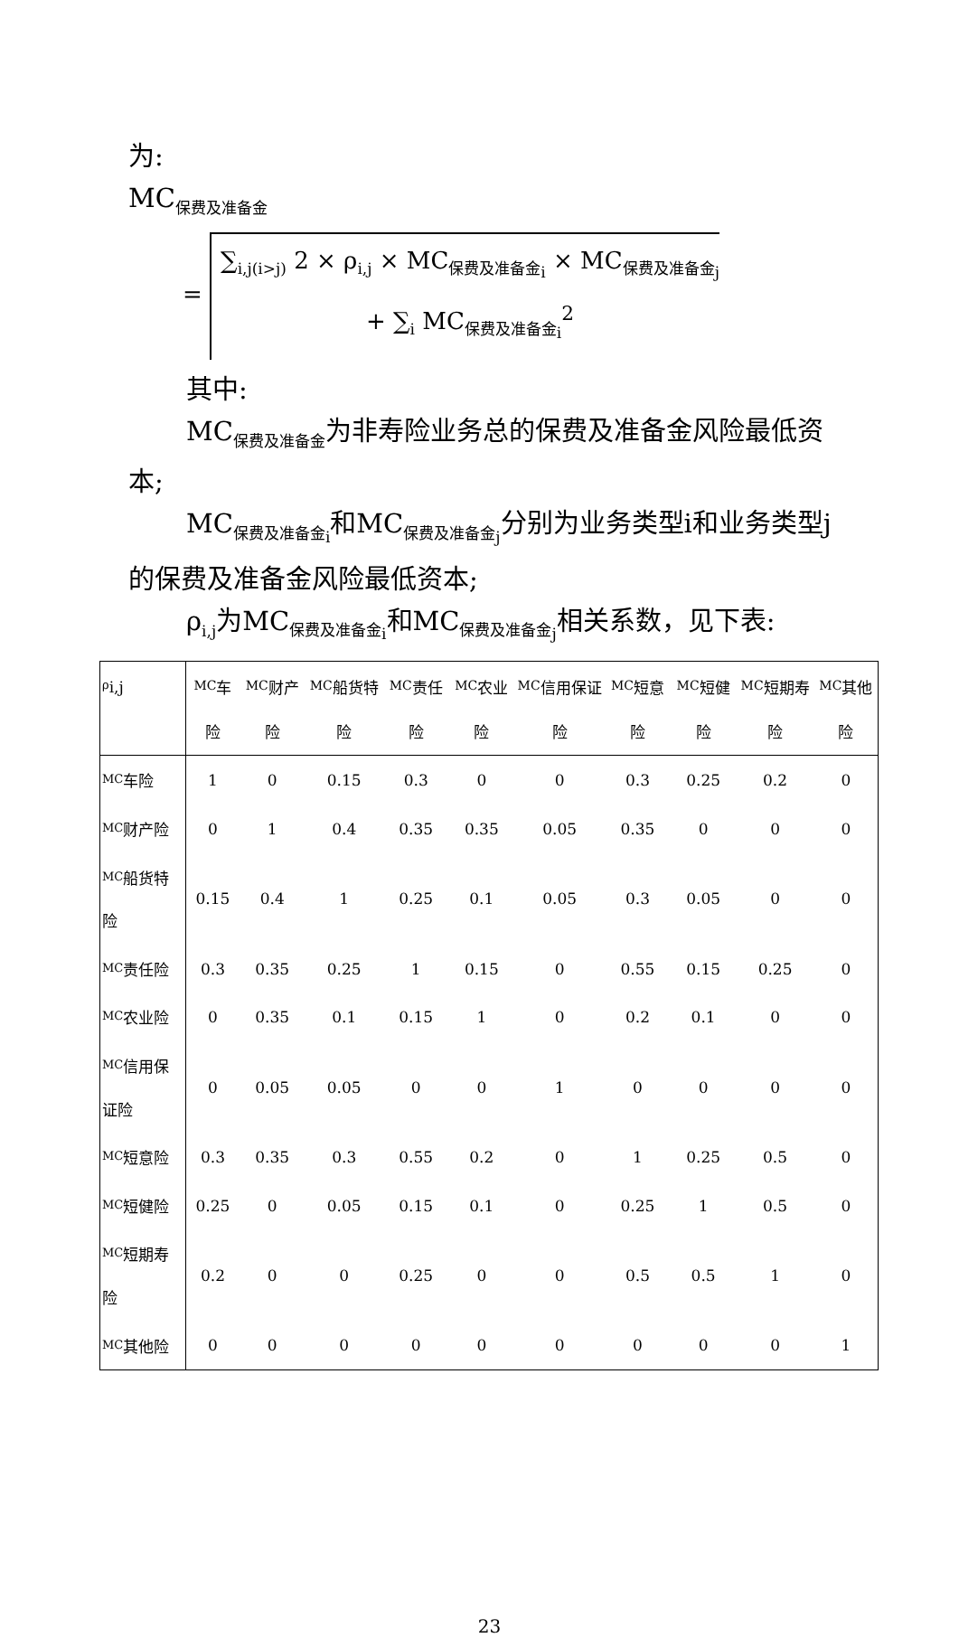为:
MC<sub>保费及准备金</sub>
= ∑<sub>i,j(i>j)</sub> 2 × ρ<sub>i,j</sub> × MC<sub>保费及准备金<sub>i</sub></sub> × MC<sub>保费及准备金<sub>j</sub></sub>
+ ∑<sub>i</sub> MC<sub>保费及准备金<sub>i</sub></sub><sup>2</sup>
其中:
MC<sub>保费及准备金</sub>为非寿险业务总的保费及准备金风险最低资本;
MC<sub>保费及准备金<sub>i</sub></sub>和MC<sub>保费及准备金<sub>j</sub></sub>分别为业务类型i和业务类型j的保费及准备金风险最低资本;
ρ<sub>i,j</sub>为MC<sub>保费及准备金<sub>i</sub></sub>和MC<sub>保费及准备金<sub>j</sub></sub>相关系数，见下表:
| ρ<sub>i,j</sub> | MC<sub>车险</sub> | MC<sub>财产险</sub> | MC<sub>船货特险</sub> | MC<sub>责任险</sub> | MC<sub>农业险</sub> | MC<sub>信用保证险</sub> | MC<sub>短意险</sub> | MC<sub>短健险</sub> | MC<sub>短期寿险</sub> | MC<sub>其他险</sub> |
| --- | --- | --- | --- | --- | --- | --- | --- | --- | --- | --- |
| MC<sub>车险</sub> | 1 | 0 | 0.15 | 0.3 | 0 | 0 | 0.3 | 0.25 | 0.2 | 0 |
| MC<sub>财产险</sub> | 0 | 1 | 0.4 | 0.35 | 0.35 | 0.05 | 0.35 | 0 | 0 | 0 |
| MC<sub>船货特险</sub> | 0.15 | 0.4 | 1 | 0.25 | 0.1 | 0.05 | 0.3 | 0.05 | 0 | 0 |
| MC<sub>责任险</sub> | 0.3 | 0.35 | 0.25 | 1 | 0.15 | 0 | 0.55 | 0.15 | 0.25 | 0 |
| MC<sub>农业险</sub> | 0 | 0.35 | 0.1 | 0.15 | 1 | 0 | 0.2 | 0.1 | 0 | 0 |
| MC<sub>信用保证险</sub> | 0 | 0.05 | 0.05 | 0 | 0 | 1 | 0 | 0 | 0 | 0 |
| MC<sub>短意险</sub> | 0.3 | 0.35 | 0.3 | 0.55 | 0.2 | 0 | 1 | 0.25 | 0.5 | 0 |
| MC<sub>短健险</sub> | 0.25 | 0 | 0.05 | 0.15 | 0.1 | 0 | 0.25 | 1 | 0.5 | 0 |
| MC<sub>短期寿险</sub> | 0.2 | 0 | 0 | 0.25 | 0 | 0 | 0.5 | 0.5 | 1 | 0 |
| MC<sub>其他险</sub> | 0 | 0 | 0 | 0 | 0 | 0 | 0 | 0 | 0 | 1 |
23